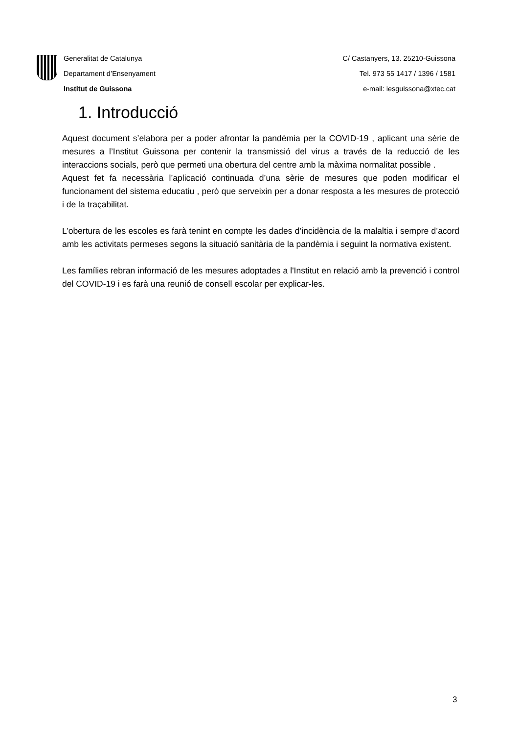Generalitat de Catalunya
Departament d’Ensenyament
Institut de Guissona
C/ Castanyers, 13. 25210-Guissona
Tel. 973 55 1417 / 1396 / 1581
e-mail: iesguissona@xtec.cat
1. Introducció
Aquest document s’elabora per a poder afrontar la pandèmia per la COVID-19 , aplicant una sèrie de mesures a l’Institut Guissona per contenir la transmissió del virus a través de la reducció de les interaccions socials, però que permeti una obertura del centre amb la màxima normalitat possible .
Aquest fet fa necessària l’aplicació continuada d’una sèrie de mesures que poden modificar el funcionament del sistema educatiu , però que serveixin per a donar resposta a les mesures de protecció i de la traçabilitat.
L’obertura de les escoles es farà tenint en compte les dades d’incidència de la malaltia i sempre d’acord amb les activitats permeses segons la situació sanitària de la pandèmia i seguint la normativa existent.
Les famílies rebran informació de les mesures adoptades a l'Institut en relació amb la prevenció i control del COVID-19 i es farà una reunió de consell escolar per explicar-les.
3